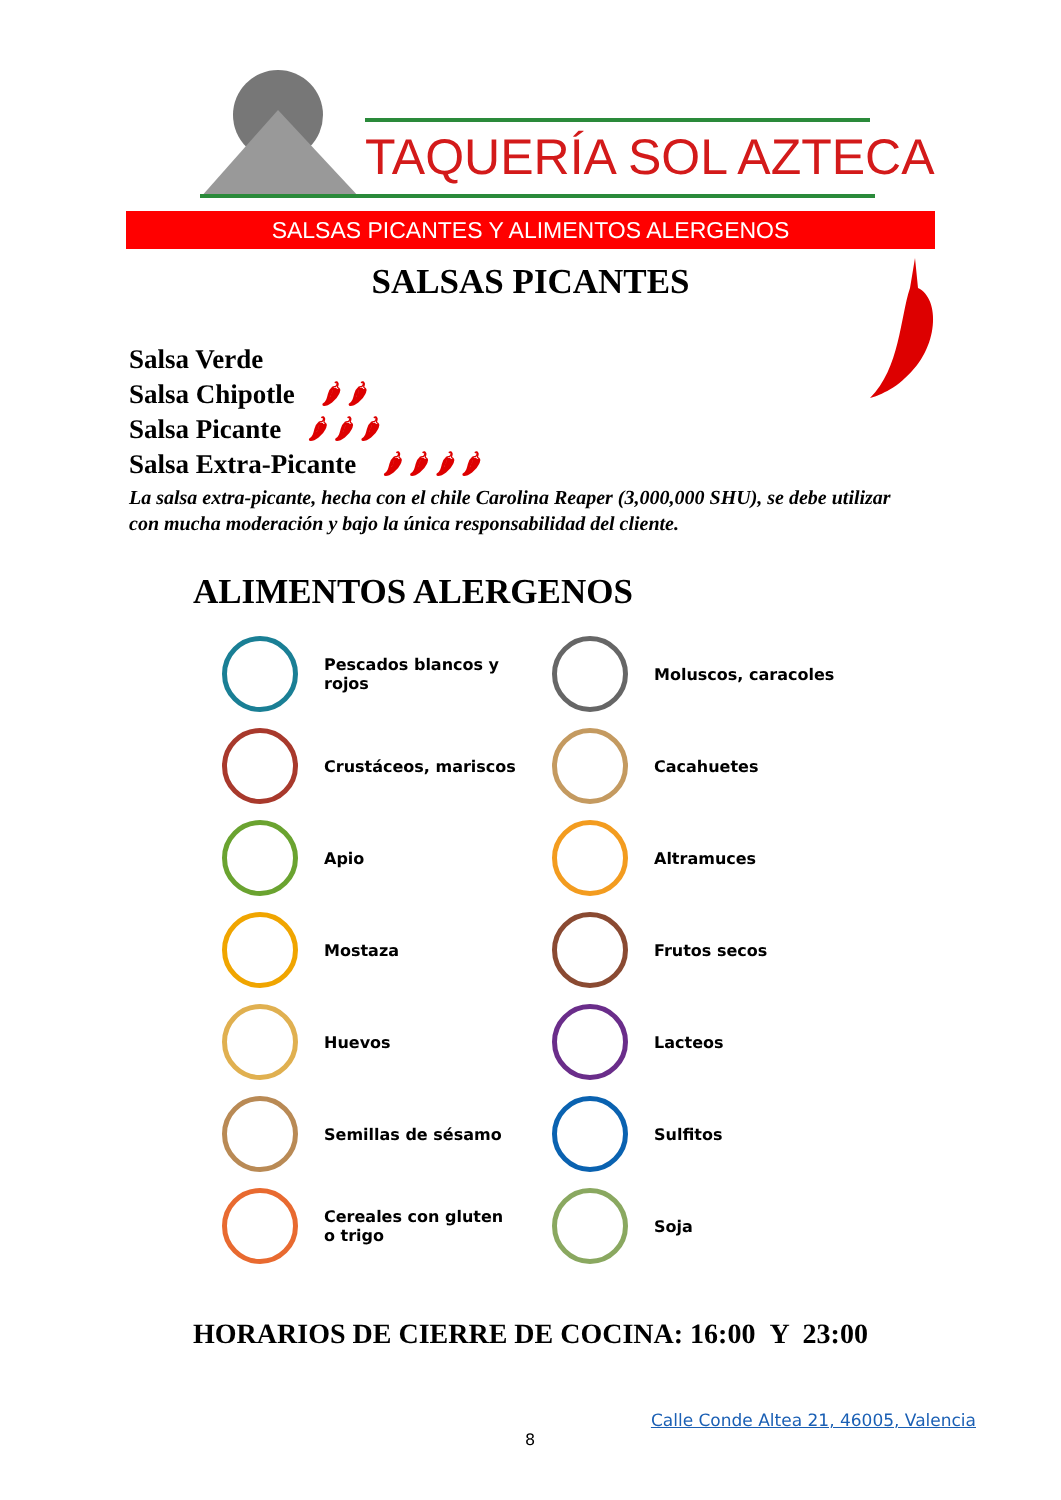TAQUERÍA SOL AZTECA
SALSAS PICANTES Y ALIMENTOS ALERGENOS
SALSAS PICANTES
Salsa Verde
Salsa Chipotle 🌶 🌶
Salsa Picante 🌶 🌶 🌶
Salsa Extra-Picante 🌶 🌶 🌶 🌶
La salsa extra-picante, hecha con el chile Carolina Reaper (3,000,000 SHU), se debe utilizar con mucha moderación y bajo la única responsabilidad del cliente.
ALIMENTOS ALERGENOS
Pescados blancos y
rojos
Moluscos, caracoles
Crustáceos, mariscos
Cacahuetes
Apio
Altramuces
Mostaza
Frutos secos
Huevos
Lacteos
Semillas de sésamo
Sulfitos
Cereales con gluten
o trigo
Soja
HORARIOS DE CIERRE DE COCINA: 16:00 Y 23:00
Calle Conde Altea 21, 46005, Valencia
8